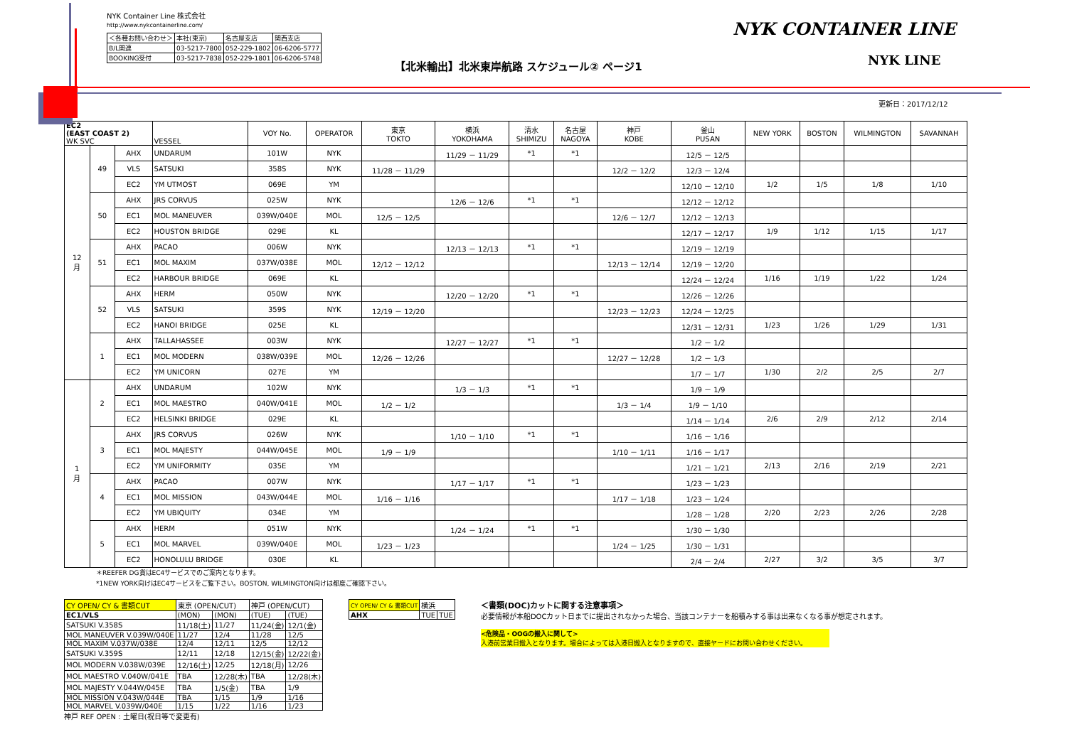NYK Container Line 株式会社
http://www.nykcontainerline.com/
| ＜各種お問い合わせ＞ | 本社(東京) | 名古屋支店 | 関西支店 |
| B/L関連 | 03-5217-7800 | 052-229-1802 | 06-6206-5777 |
| BOOKING受付 | 03-5217-7838 | 052-229-1801 | 06-6206-5748 |
【北米輸出】北米東岸航路 スケジュール② ページ1
NYK CONTAINER LINE
NYK LINE
更新日：2017/12/12
| EC2 (EAST COAST 2) WK SVC | | | VESSEL | VOY No. | OPERATOR | 東京 TOKTO | 横浜 YOKOHAMA | 清水 SHIMIZU | 名古屋 NAGOYA | 神戸 KOBE | 釜山 PUSAN | NEW YORK | BOSTON | WILMINGTON | SAVANNAH |
| --- | --- | --- | --- | --- | --- | --- | --- | --- | --- | --- | --- | --- | --- | --- | --- |
| 12 月 | 49 | AHX | UNDARUM | 101W | NYK | | 11/29 － 11/29 | *1 | *1 | | 12/5 － 12/5 | | | | |
| | | VLS | SATSUKI | 358S | NYK | 11/28 － 11/29 | | | | 12/2 － 12/2 | 12/3 － 12/4 | | | | |
| | | EC2 | YM UTMOST | 069E | YM | | | | | | 12/10 － 12/10 | 1/2 | 1/5 | 1/8 | 1/10 |
| | 50 | AHX | JRS CORVUS | 025W | NYK | | 12/6 － 12/6 | *1 | *1 | | 12/12 － 12/12 | | | | |
| | | EC1 | MOL MANEUVER | 039W/040E | MOL | 12/5 － 12/5 | | | | 12/6 － 12/7 | 12/12 － 12/13 | | | | |
| | | EC2 | HOUSTON BRIDGE | 029E | KL | | | | | | 12/17 － 12/17 | 1/9 | 1/12 | 1/15 | 1/17 |
| | 51 | AHX | PACAO | 006W | NYK | | 12/13 － 12/13 | *1 | *1 | | 12/19 － 12/19 | | | | |
| | | EC1 | MOL MAXIM | 037W/038E | MOL | 12/12 － 12/12 | | | | 12/13 － 12/14 | 12/19 － 12/20 | | | | |
| | | EC2 | HARBOUR BRIDGE | 069E | KL | | | | | | 12/24 － 12/24 | 1/16 | 1/19 | 1/22 | 1/24 |
| | 52 | AHX | HERM | 050W | NYK | | 12/20 － 12/20 | *1 | *1 | | 12/26 － 12/26 | | | | |
| | | VLS | SATSUKI | 359S | NYK | 12/19 － 12/20 | | | | 12/23 － 12/23 | 12/24 － 12/25 | | | | |
| | | EC2 | HANOI BRIDGE | 025E | KL | | | | | | 12/31 － 12/31 | 1/23 | 1/26 | 1/29 | 1/31 |
| | 1 | AHX | TALLAHASSEE | 003W | NYK | | 12/27 － 12/27 | *1 | *1 | | 1/2 － 1/2 | | | | |
| | | EC1 | MOL MODERN | 038W/039E | MOL | 12/26 － 12/26 | | | | 12/27 － 12/28 | 1/2 － 1/3 | | | | |
| | | EC2 | YM UNICORN | 027E | YM | | | | | | 1/7 － 1/7 | 1/30 | 2/2 | 2/5 | 2/7 |
| 1 月 | 2 | AHX | UNDARUM | 102W | NYK | | 1/3 － 1/3 | *1 | *1 | | 1/9 － 1/9 | | | | |
| | | EC1 | MOL MAESTRO | 040W/041E | MOL | 1/2 － 1/2 | | | | 1/3 － 1/4 | 1/9 － 1/10 | | | | |
| | | EC2 | HELSINKI BRIDGE | 029E | KL | | | | | | 1/14 － 1/14 | 2/6 | 2/9 | 2/12 | 2/14 |
| | 3 | AHX | JRS CORVUS | 026W | NYK | | 1/10 － 1/10 | *1 | *1 | | 1/16 － 1/16 | | | | |
| | | EC1 | MOL MAJESTY | 044W/045E | MOL | 1/9 － 1/9 | | | | 1/10 － 1/11 | 1/16 － 1/17 | | | | |
| | | EC2 | YM UNIFORMITY | 035E | YM | | | | | | 1/21 － 1/21 | 2/13 | 2/16 | 2/19 | 2/21 |
| | 4 | AHX | PACAO | 007W | NYK | | 1/17 － 1/17 | *1 | *1 | | 1/23 － 1/23 | | | | |
| | | EC1 | MOL MISSION | 043W/044E | MOL | 1/16 － 1/16 | | | | 1/17 － 1/18 | 1/23 － 1/24 | | | | |
| | | EC2 | YM UBIQUITY | 034E | YM | | | | | | 1/28 － 1/28 | 2/20 | 2/23 | 2/26 | 2/28 |
| | 5 | AHX | HERM | 051W | NYK | | 1/24 － 1/24 | *1 | *1 | | 1/30 － 1/30 | | | | |
| | | EC1 | MOL MARVEL | 039W/040E | MOL | 1/23 － 1/23 | | | | 1/24 － 1/25 | 1/30 － 1/31 | | | | |
| | | EC2 | HONOLULU BRIDGE | 030E | KL | | | | | | 2/4 － 2/4 | 2/27 | 3/2 | 3/5 | 3/7 |
＊REEFER DG貨はEC4サービスでのご案内となります。
*1NEW YORK向けはEC4サービスをご覧下さい。BOSTON, WILMINGTON向けは都度ご確認下さい。
| CY OPEN/ CY & 書類CUT | 東京 (OPEN/CUT) | | 神戸 (OPEN/CUT) | |
| EC1/VLS | (MON) | (MON) | (TUE) | (TUE) |
| SATSUKI V.358S | 11/18(土) | 11/27 | 11/24(金) | 12/1(金) |
| MOL MANEUVER V.039W/040E | 11/27 | 12/4 | 11/28 | 12/5 |
| MOL MAXIM V.037W/038E | 12/4 | 12/11 | 12/5 | 12/12 |
| SATSUKI V.359S | 12/11 | 12/18 | 12/15(金) | 12/22(金) |
| MOL MODERN V.038W/039E | 12/16(土) | 12/25 | 12/18(月) | 12/26 |
| MOL MAESTRO V.040W/041E | TBA | 12/28(木) | TBA | 12/28(木) |
| MOL MAJESTY V.044W/045E | TBA | 1/5(金) | TBA | 1/9 |
| MOL MISSION V.043W/044E | TBA | 1/15 | 1/9 | 1/16 |
| MOL MARVEL V.039W/040E | 1/15 | 1/22 | 1/16 | 1/23 |
神戸 REF OPEN : 土曜日(祝日等で変更有)
| CY OPEN/ CY & 書類CUT | 横浜 | |
| AHX | TUE | TUE |
＜書類(DOC)カットに関する注意事項＞
必要情報が本船DOCカット日までに提出されなかった場合、当該コンテナーを船積みする事は出来なくなる事が想定されます。
<危険品・OOGの搬入に関して>
入港前営業日搬入となります。場合によっては入港日搬入となりますので、直接ヤードにお問い合わせください。